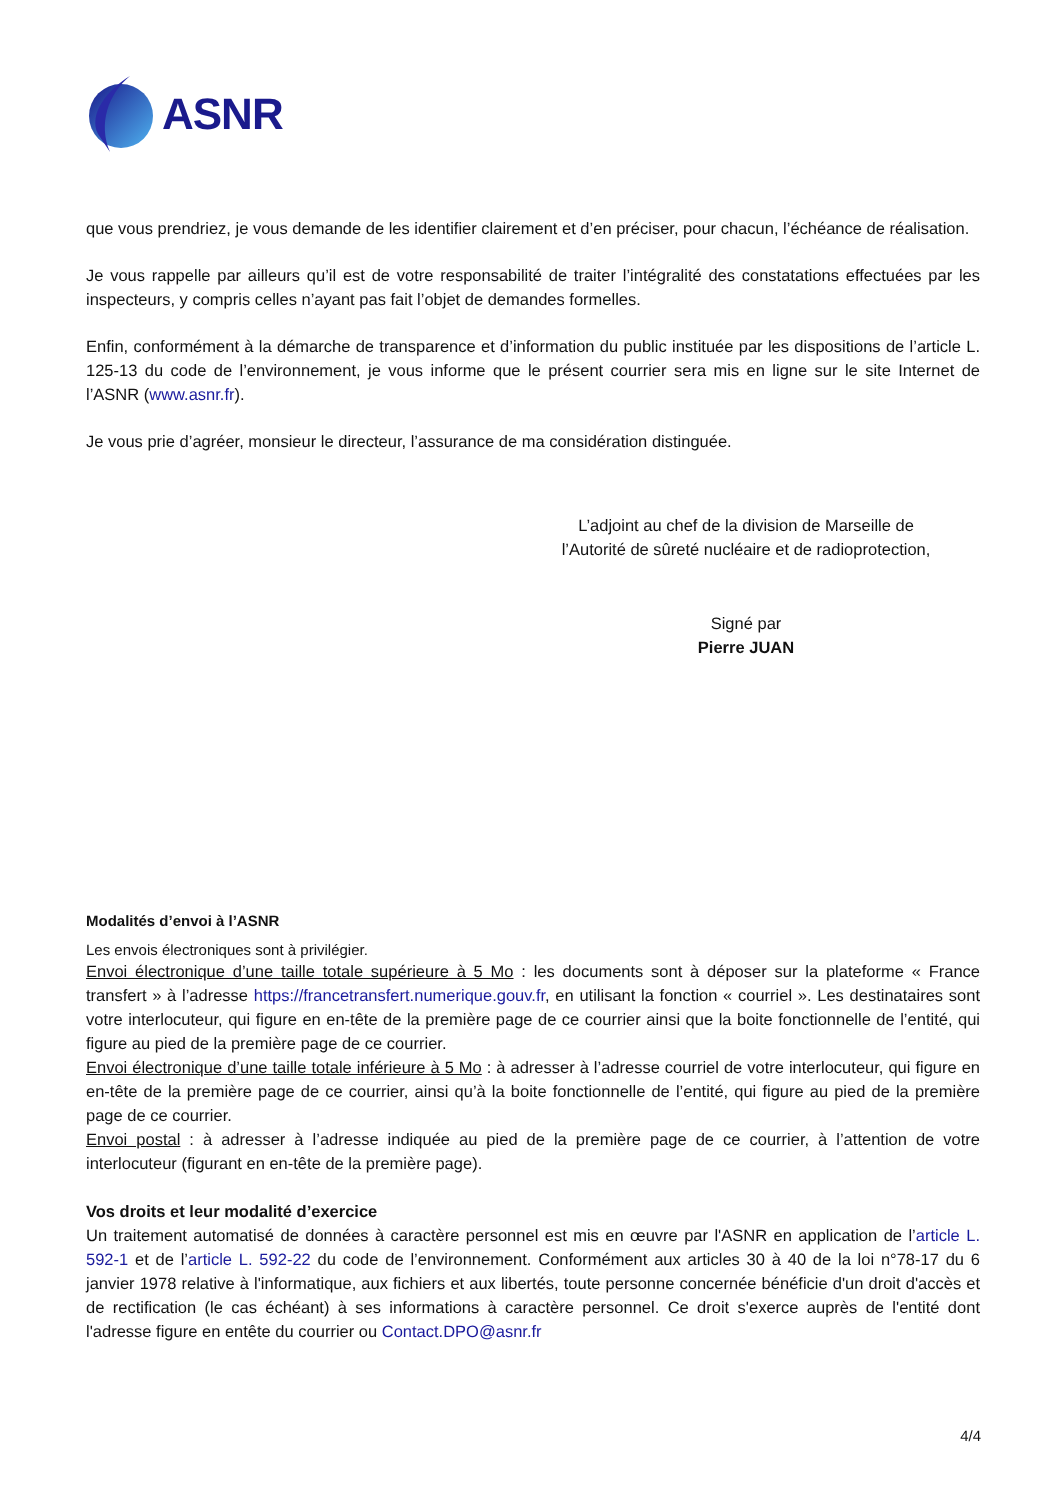ASNR
que vous prendriez, je vous demande de les identifier clairement et d’en préciser, pour chacun, l’échéance de réalisation.
Je vous rappelle par ailleurs qu’il est de votre responsabilité de traiter l’intégralité des constatations effectuées par les inspecteurs, y compris celles n’ayant pas fait l’objet de demandes formelles.
Enfin, conformément à la démarche de transparence et d’information du public instituée par les dispositions de l’article L. 125-13 du code de l’environnement, je vous informe que le présent courrier sera mis en ligne sur le site Internet de l’ASNR (www.asnr.fr).
Je vous prie d’agréer, monsieur le directeur, l’assurance de ma considération distinguée.
L’adjoint au chef de la division de Marseille de
l’Autorité de sûreté nucléaire et de radioprotection,
Signé par
Pierre JUAN
Modalités d’envoi à l’ASNR
Les envois électroniques sont à privilégier.
Envoi électronique d’une taille totale supérieure à 5 Mo : les documents sont à déposer sur la plateforme « France transfert » à l’adresse https://francetransfert.numerique.gouv.fr, en utilisant la fonction « courriel ». Les destinataires sont votre interlocuteur, qui figure en en-tête de la première page de ce courrier ainsi que la boite fonctionnelle de l’entité, qui figure au pied de la première page de ce courrier.
Envoi électronique d’une taille totale inférieure à 5 Mo : à adresser à l’adresse courriel de votre interlocuteur, qui figure en en-tête de la première page de ce courrier, ainsi qu’à la boite fonctionnelle de l’entité, qui figure au pied de la première page de ce courrier.
Envoi postal : à adresser à l’adresse indiquée au pied de la première page de ce courrier, à l’attention de votre interlocuteur (figurant en en-tête de la première page).
Vos droits et leur modalité d’exercice
Un traitement automatisé de données à caractère personnel est mis en œuvre par l'ASNR en application de l’article L. 592-1 et de l’article L. 592-22 du code de l’environnement. Conformément aux articles 30 à 40 de la loi n°78-17 du 6 janvier 1978 relative à l'informatique, aux fichiers et aux libertés, toute personne concernée bénéficie d'un droit d'accès et de rectification (le cas échéant) à ses informations à caractère personnel. Ce droit s'exerce auprès de l'entité dont l'adresse figure en entête du courrier ou Contact.DPO@asnr.fr
4/4